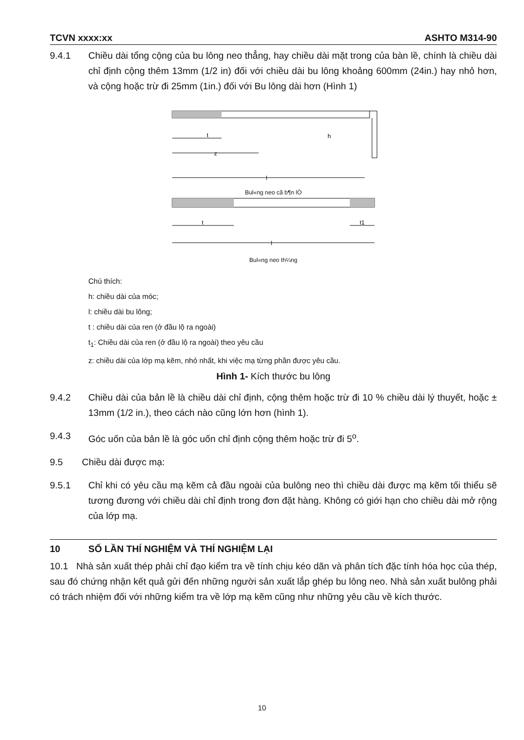TCVN xxxx:xx ASHTO M314-90
9.4.1 Chiều dài tổng cộng của bu lông neo thẳng, hay chiều dài mặt trong của bàn lề, chính là chiều dài chỉ định cộng thêm 13mm (1/2 in) đối với chiều dài bu lông khoảng 600mm (24in.) hay nhỏ hơn, và cộng hoặc trừ đi 25mm (1in.) đối với Bu lông dài hơn (Hình 1)
t
z
l
h
Bul«ng neo cã b¶n lÒ
t
t1
l
Bul«ng neo th¼ng
Chú thích:
h: chiều dài của móc;
l: chiều dài bu lông;
t : chiều dài của ren (ở đầu lộ ra ngoài)
t<sub>1</sub>: Chiều dài của ren (ở đầu lộ ra ngoài) theo yêu cầu
z: chiều dài của lớp mạ kẽm, nhỏ nhất, khi việc mạ từng phần được yêu cầu.
Hình 1- Kích thước bu lông
9.4.2 Chiều dài của bản lề là chiều dài chỉ định, cộng thêm hoặc trừ đi 10 % chiều dài lý thuyết, hoặc ± 13mm (1/2 in.), theo cách nào cũng lớn hơn (hình 1).
9.4.3 Góc uốn của bản lề là góc uốn chỉ định cộng thêm hoặc trừ đi 5<sup>o</sup>.
9.5 Chiều dài được mạ:
9.5.1 Chỉ khi có yêu cầu mạ kẽm cả đầu ngoài của bulông neo thì chiều dài được mạ kẽm tối thiểu sẽ tương đương với chiều dài chỉ định trong đơn đặt hàng. Không có giới hạn cho chiều dài mở rộng của lớp mạ.
10 SỐ LẦN THÍ NGHIỆM VÀ THÍ NGHIỆM LẠI
10.1 Nhà sản xuất thép phải chỉ đạo kiểm tra về tính chịu kéo dãn và phân tích đặc tính hóa học của thép, sau đó chứng nhận kết quả gửi đến những người sản xuất lắp ghép bu lông neo. Nhà sản xuất bulông phải có trách nhiệm đối với những kiểm tra về lớp mạ kẽm cũng như những yêu cầu về kích thước.
10